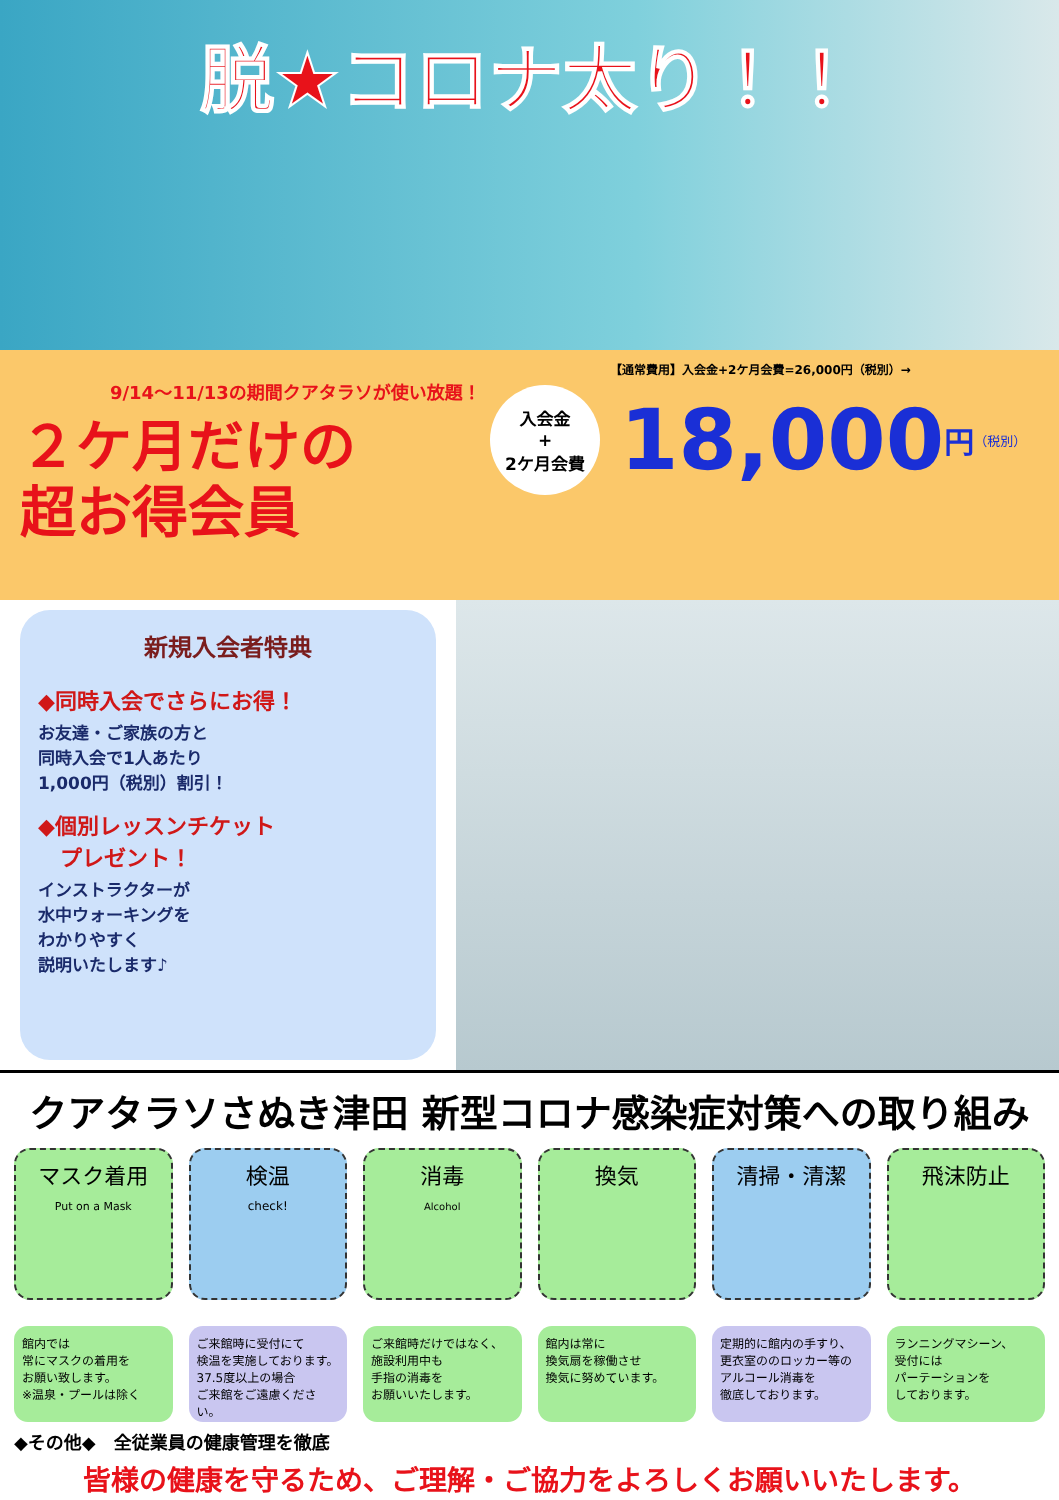脱★コロナ太り！！
9/14～11/13の期間クアタラソが使い放題！
２ケ月だけの
超お得会員
【通常費用】入会金+2ケ月会費=26,000円（税別）→
入会金
+
2ケ月会費
18,000
円 （税別）
新規入会者特典
◆同時入会でさらにお得！
お友達・ご家族の方と
同時入会で1人あたり
1,000円（税別）割引！
◆個別レッスンチケット
　プレゼント！
インストラクターが
水中ウォーキングを
わかりやすく
説明いたします♪
クアタラソさぬき津田 新型コロナ感染症対策への取り組み
マスク着用
Put on a Mask
館内では
常にマスクの着用を
お願い致します。
※温泉・プールは除く
検温
check!
ご来館時に受付にて
検温を実施しております。
37.5度以上の場合
ご来館をご遠慮ください。
消毒
Alcohol
ご来館時だけではなく、
施設利用中も
手指の消毒を
お願いいたします。
換気
館内は常に
換気扇を稼働させ
換気に努めています。
清掃・清潔
定期的に館内の手すり、
更衣室ののロッカー等の
アルコール消毒を
徹底しております。
飛沫防止
ランニングマシーン、
受付には
パーテーションを
しております。
◆その他◆　全従業員の健康管理を徹底
皆様の健康を守るため、ご理解・ご協力をよろしくお願いいたします。